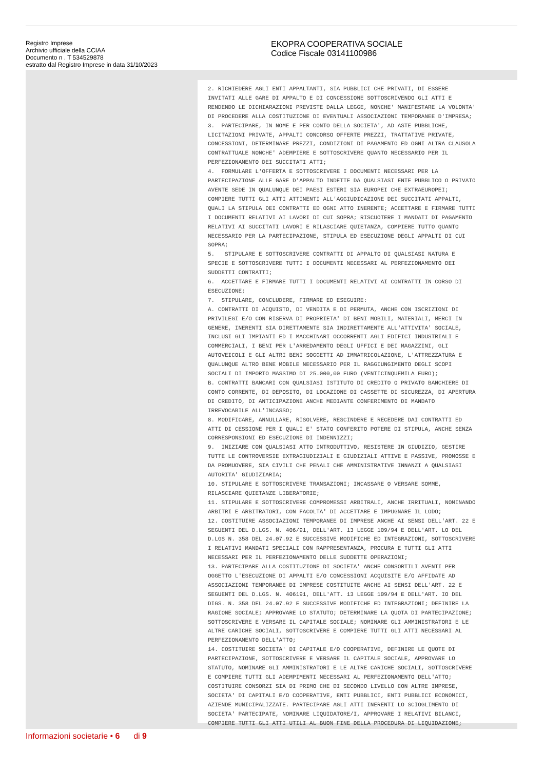Registro Imprese
Archivio ufficiale della CCIAA
Documento n . T 534529878
estratto dal Registro Imprese in data 31/10/2023
EKOPRA COOPERATIVA SOCIALE
Codice Fiscale 03141100986
2. RICHIEDERE AGLI ENTI APPALTANTI, SIA PUBBLICI CHE PRIVATI, DI ESSERE
INVITATI ALLE GARE DI APPALTO E DI CONCESSIONE SOTTOSCRIVENDO GLI ATTI E
RENDENDO LE DICHIARAZIONI PREVISTE DALLA LEGGE, NONCHE' MANIFESTARE LA VOLONTA'
DI PROCEDERE ALLA COSTITUZIONE DI EVENTUALI ASSOCIAZIONI TEMPORANEE D'IMPRESA;
3.  PARTECIPARE, IN NOME E PER CONTO DELLA SOCIETA', AD ASTE PUBBLICHE,
LICITAZIONI PRIVATE, APPALTI CONCORSO OFFERTE PREZZI, TRATTATIVE PRIVATE,
CONCESSIONI, DETERMINARE PREZZI, CONDIZIONI DI PAGAMENTO ED OGNI ALTRA CLAUSOLA
CONTRATTUALE NONCHE' ADEMPIERE E SOTTOSCRIVERE QUANTO NECESSARIO PER IL
PERFEZIONAMENTO DEI SUCCITATI ATTI;
4.  FORMULARE L'OFFERTA E SOTTOSCRIVERE I DOCUMENTI NECESSARI PER LA
PARTECIPAZIONE ALLE GARE D'APPALTO INDETTE DA QUALSIASI ENTE PUBBLICO O PRIVATO
AVENTE SEDE IN QUALUNQUE DEI PAESI ESTERI SIA EUROPEI CHE EXTRAEUROPEI;
COMPIERE TUTTI GLI ATTI ATTINENTI ALL'AGGIUDICAZIONE DEI SUCCITATI APPALTI,
QUALI LA STIPULA DEI CONTRATTI ED OGNI ATTO INERENTE; ACCETTARE E FIRMARE TUTTI
I DOCUMENTI RELATIVI AI LAVORI DI CUI SOPRA; RISCUOTERE I MANDATI DI PAGAMENTO
RELATIVI AI SUCCITATI LAVORI E RILASCIARE QUIETANZA, COMPIERE TUTTO QUANTO
NECESSARIO PER LA PARTECIPAZIONE, STIPULA ED ESECUZIONE DEGLI APPALTI DI CUI
SOPRA;
5.   STIPULARE E SOTTOSCRIVERE CONTRATTI DI APPALTO DI QUALSIASI NATURA E
SPECIE E SOTTOSCRIVERE TUTTI I DOCUMENTI NECESSARI AL PERFEZIONAMENTO DEI
SUDDETTI CONTRATTI;
6.  ACCETTARE E FIRMARE TUTTI I DOCUMENTI RELATIVI AI CONTRATTI IN CORSO DI
ESECUZIONE;
7.  STIPULARE, CONCLUDERE, FIRMARE ED ESEGUIRE:
A. CONTRATTI DI ACQUISTO, DI VENDITA E DI PERMUTA, ANCHE CON ISCRIZIONI DI
PRIVILEGI E/O CON RISERVA DI PROPRIETA' DI BENI MOBILI, MATERIALI, MERCI IN
GENERE, INERENTI SIA DIRETTAMENTE SIA INDIRETTAMENTE ALL'ATTIVITA' SOCIALE,
INCLUSI GLI IMPIANTI ED I MACCHINARI OCCORRENTI AGLI EDIFICI INDUSTRIALI E
COMMERCIALI, I BENI PER L'ARREDAMENTO DEGLI UFFICI E DEI MAGAZZINI, GLI
AUTOVEICOLI E GLI ALTRI BENI SOGGETTI AD IMMATRICOLAZIONE, L'ATTREZZATURA E
QUALUNQUE ALTRO BENE MOBILE NECESSARIO PER IL RAGGIUNGIMENTO DEGLI SCOPI
SOCIALI DI IMPORTO MASSIMO DI 25.000,00 EURO (VENTICINQUEMILA EURO);
B. CONTRATTI BANCARI CON QUALSIASI ISTITUTO DI CREDITO O PRIVATO BANCHIERE DI
CONTO CORRENTE, DI DEPOSITO, DI LOCAZIONE DI CASSETTE DI SICUREZZA, DI APERTURA
DI CREDITO, DI ANTICIPAZIONE ANCHE MEDIANTE CONFERIMENTO DI MANDATO
IRREVOCABILE ALL'INCASSO;
8. MODIFICARE, ANNULLARE, RISOLVERE, RESCINDERE E RECEDERE DAI CONTRATTI ED
ATTI DI CESSIONE PER I QUALI E' STATO CONFERITO POTERE DI STIPULA, ANCHE SENZA
CORRESPONSIONI ED ESECUZIONE DI INDENNIZZI;
9.  INIZIARE CON QUALSIASI ATTO INTRODUTTIVO, RESISTERE IN GIUDIZIO, GESTIRE
TUTTE LE CONTROVERSIE EXTRAGIUDIZIALI E GIUDIZIALI ATTIVE E PASSIVE, PROMOSSE E
DA PROMUOVERE, SIA CIVILI CHE PENALI CHE AMMINISTRATIVE INNANZI A QUALSIASI
AUTORITA' GIUDIZIARIA;
10. STIPULARE E SOTTOSCRIVERE TRANSAZIONI; INCASSARE O VERSARE SOMME,
RILASCIARE QUIETANZE LIBERATORIE;
11. STIPULARE E SOTTOSCRIVERE COMPROMESSI ARBITRALI, ANCHE IRRITUALI, NOMINANDO
ARBITRI E ARBITRATORI, CON FACOLTA' DI ACCETTARE E IMPUGNARE IL LODO;
12. COSTITUIRE ASSOCIAZIONI TEMPORANEE DI IMPRESE ANCHE AI SENSI DELL'ART. 22 E
SEGUENTI DEL D.LGS. N. 406/91, DELL'ART. 13 LEGGE 109/94 E DELL'ART. LO DEL
D.LGS N. 358 DEL 24.07.92 E SUCCESSIVE MODIFICHE ED INTEGRAZIONI, SOTTOSCRIVERE
I RELATIVI MANDATI SPECIALI CON RAPPRESENTANZA, PROCURA E TUTTI GLI ATTI
NECESSARI PER IL PERFEZIONAMENTO DELLE SUDDETTE OPERAZIONI;
13. PARTECIPARE ALLA COSTITUZIONE DI SOCIETA' ANCHE CONSORTILI AVENTI PER
OGGETTO L'ESECUZIONE DI APPALTI E/O CONCESSIONI ACQUISITE E/O AFFIDATE AD
ASSOCIAZIONI TEMPORANEE DI IMPRESE COSTITUITE ANCHE AI SENSI DELL'ART. 22 E
SEGUENTI DEL D.LGS. N. 406191, DELL'ATT. 13 LEGGE 109/94 E DELL'ART. IO DEL
DIGS. N. 358 DEL 24.07.92 E SUCCESSIVE MODIFICHE ED INTEGRAZIONI; DEFINIRE LA
RAGIONE SOCIALE; APPROVARE LO STATUTO; DETERMINARE LA QUOTA DI PARTECIPAZIONE;
SOTTOSCRIVERE E VERSARE IL CAPITALE SOCIALE; NOMINARE GLI AMMINISTRATORI E LE
ALTRE CARICHE SOCIALI, SOTTOSCRIVERE E COMPIERE TUTTI GLI ATTI NECESSARI AL
PERFEZIONAMENTO DELL'ATTO;
14. COSTITUIRE SOCIETA' DI CAPITALE E/O COOPERATIVE, DEFINIRE LE QUOTE DI
PARTECIPAZIONE, SOTTOSCRIVERE E VERSARE IL CAPITALE SOCIALE, APPROVARE LO
STATUTO, NOMINARE GLI AMMINISTRATORI E LE ALTRE CARICHE SOCIALI, SOTTOSCRIVERE
E COMPIERE TUTTI GLI ADEMPIMENTI NECESSARI AL PERFEZIONAMENTO DELL'ATTO;
COSTITUIRE CONSORZI SIA DI PRIMO CHE DI SECONDO LIVELLO CON ALTRE IMPRESE,
SOCIETA' DI CAPITALI E/O COOPERATIVE, ENTI PUBBLICI, ENTI PUBBLICI ECONOMICI,
AZIENDE MUNICIPALIZZATE. PARTECIPARE AGLI ATTI INERENTI LO SCIOGLIMENTO DI
SOCIETA' PARTECIPATE, NOMINARE LIQUIDATORE/I, APPROVARE I RELATIVI BILANCI,
COMPIERE TUTTI GLI ATTI UTILI AL BUON FINE DELLA PROCEDURA DI LIQUIDAZIONE;
Informazioni societarie • 6 di 9